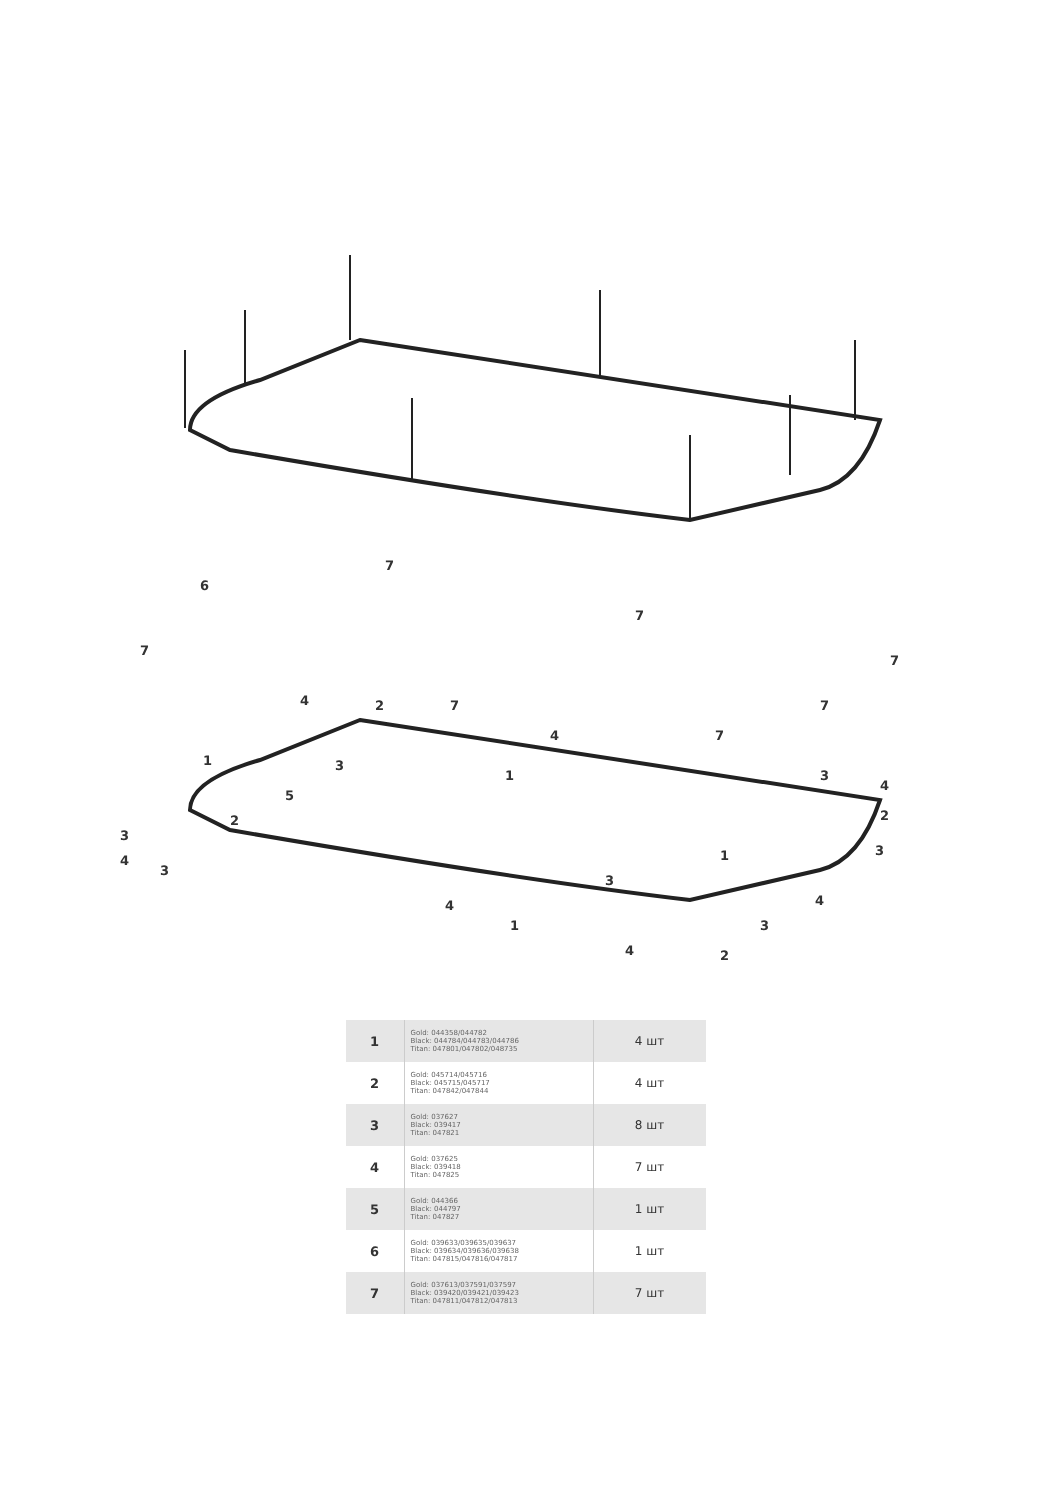7
6
7
7
7
7
7
7
4
2
1
5
3
4
1
3
4
2
3
3
2
4
3
4
1
3
1
4
3
4
2
| 1 | Gold: 044358/044782 Black: 044784/044783/044786 Titan: 047801/047802/048735 | 4 шт |
| 2 | Gold: 045714/045716 Black: 045715/045717 Titan: 047842/047844 | 4 шт |
| 3 | Gold: 037627 Black: 039417 Titan: 047821 | 8 шт |
| 4 | Gold: 037625 Black: 039418 Titan: 047825 | 7 шт |
| 5 | Gold: 044366 Black: 044797 Titan: 047827 | 1 шт |
| 6 | Gold: 039633/039635/039637 Black: 039634/039636/039638 Titan: 047815/047816/047817 | 1 шт |
| 7 | Gold: 037613/037591/037597 Black: 039420/039421/039423 Titan: 047811/047812/047813 | 7 шт |